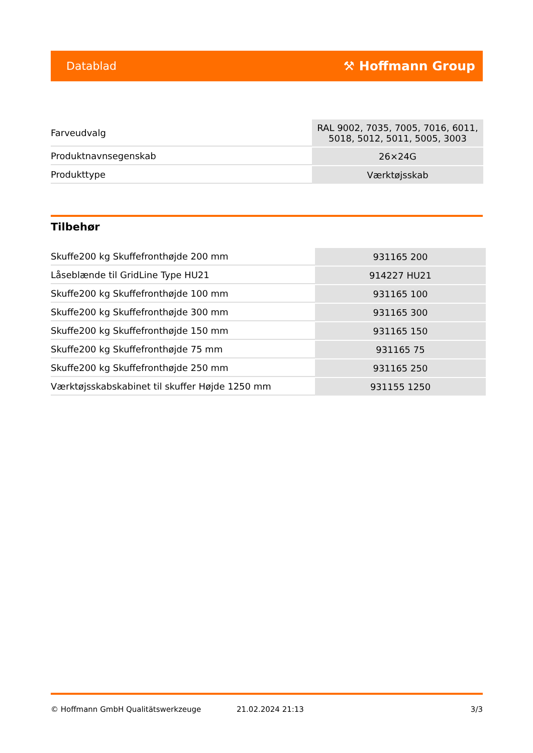Datablad ⚒ Hoffmann Group
| Farveudvalg | RAL 9002, 7035, 7005, 7016, 6011, 5018, 5012, 5011, 5005, 3003 |
| Produktnavnsegenskab | 26×24G |
| Produkttype | Værktøjsskab |
Tilbehør
| Skuffe200 kg Skuffefronthøjde 200 mm | 931165 200 |
| Låseblænde til GridLine Type HU21 | 914227 HU21 |
| Skuffe200 kg Skuffefronthøjde 100 mm | 931165 100 |
| Skuffe200 kg Skuffefronthøjde 300 mm | 931165 300 |
| Skuffe200 kg Skuffefronthøjde 150 mm | 931165 150 |
| Skuffe200 kg Skuffefronthøjde 75 mm | 931165 75 |
| Skuffe200 kg Skuffefronthøjde 250 mm | 931165 250 |
| Værktøjsskabskabinet til skuffer Højde 1250 mm | 931155 1250 |
© Hoffmann GmbH Qualitätswerkzeuge 21.02.2024 21:13 3/3